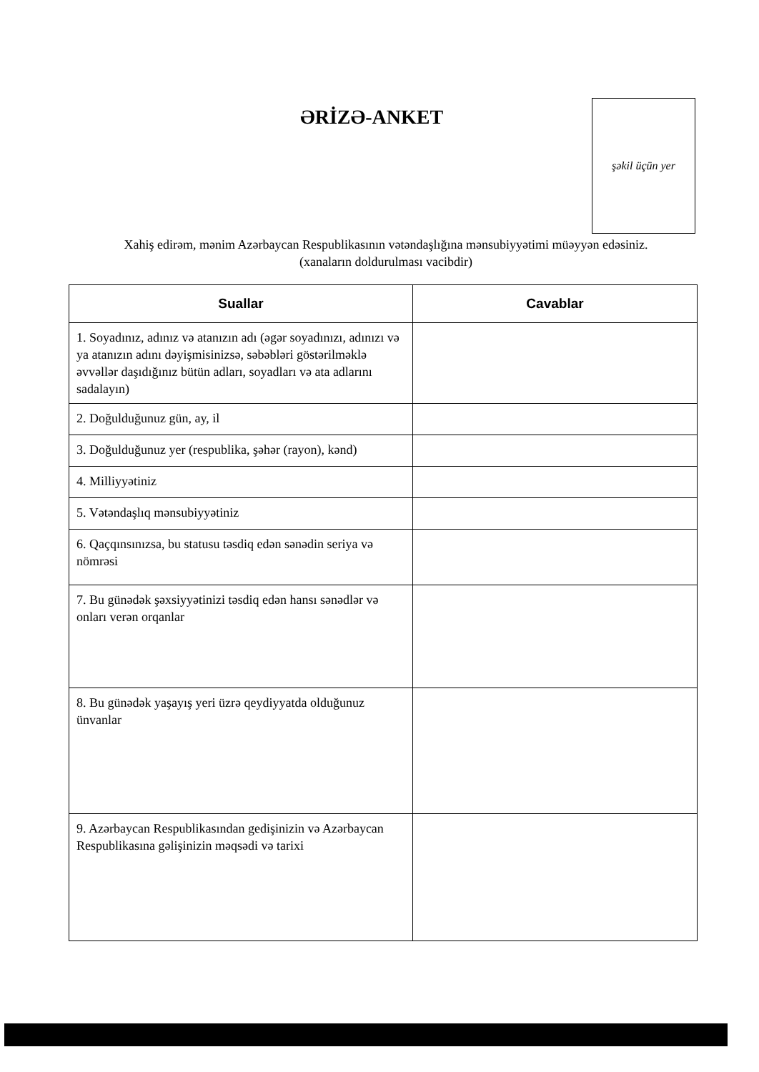ƏRİZƏ-ANKET
şəkil üçün yer
Xahiş edirəm, mənim Azərbaycan Respublikasının vətəndaşlığına mənsubiyyətimi müəyyən edəsiniz.
(xanaların doldurulması vacibdir)
| Suallar | Cavablar |
| --- | --- |
| 1. Soyadınız, adınız və atanızın adı (əgər soyadınızı, adınızı və ya atanızın adını dəyişmisinizsə, səbəbləri göstərilməklə əvvəllər daşıdığınız bütün adları, soyadları və ata adlarını sadalayın) | |
| 2. Doğulduğunuz gün, ay, il | |
| 3. Doğulduğunuz yer (respublika, şəhər (rayon), kənd) | |
| 4. Milliyyətiniz | |
| 5. Vətəndaşlıq mənsubiyyətiniz | |
| 6. Qaçqınsınızsa, bu statusu təsdiq edən sənədin seriya və nömrəsi | |
| 7. Bu günədək şəxsiyyətinizi təsdiq edən hansı sənədlər və onları verən orqanlar | |
| 8. Bu günədək yaşayış yeri üzrə qeydiyyatda olduğunuz ünvanlar | |
| 9. Azərbaycan Respublikasından gedişinizin və Azərbaycan Respublikasına gəlişinizin məqsədi və tarixi | |